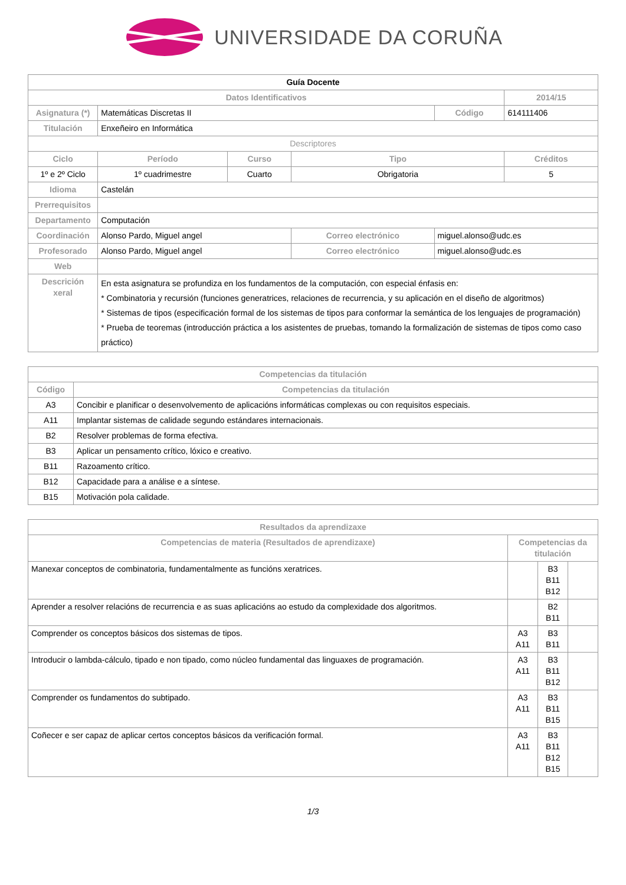UNIVERSIDADE DA CORUÑA
| Guía Docente | | | | | |
| Datos Identificativos | | | | | 2014/15 |
| Asignatura (*) | Matemáticas Discretas II | | | Código | 614111406 |
| Titulación | Enxeñeiro en Informática | | | | |
| Descriptores | | | | | |
| Ciclo | Período | Curso | Tipo | | Créditos |
| 1º e 2º Ciclo | 1º cuadrimestre | Cuarto | Obrigatoria | | 5 |
| Idioma | Castelán | | | | |
| Prerrequisitos | | | | | |
| Departamento | Computación | | | | |
| Coordinación | Alonso Pardo, Miguel angel | | Correo electrónico | miguel.alonso@udc.es | |
| Profesorado | Alonso Pardo, Miguel angel | | Correo electrónico | miguel.alonso@udc.es | |
| Web | | | | | |
| Descrición xeral | En esta asignatura se profundiza en los fundamentos de la computación, con especial énfasis en: * Combinatoria y recursión (funciones generatrices, relaciones de recurrencia, y su aplicación en el diseño de algoritmos) * Sistemas de tipos (especificación formal de los sistemas de tipos para conformar la semántica de los lenguajes de programación) * Prueba de teoremas (introducción práctica a los asistentes de pruebas, tomando la formalización de sistemas de tipos como caso práctico) | | | | |
| Competencias da titulación | |
| --- | --- |
| Código | Competencias da titulación |
| A3 | Concibir e planificar o desenvolvemento de aplicacións informáticas complexas ou con requisitos especiais. |
| A11 | Implantar sistemas de calidade segundo estándares internacionais. |
| B2 | Resolver problemas de forma efectiva. |
| B3 | Aplicar un pensamento crítico, lóxico e creativo. |
| B11 | Razoamento crítico. |
| B12 | Capacidade para a análise e a síntese. |
| B15 | Motivación pola calidade. |
| Resultados da aprendizaxe | | | |
| --- | --- | --- | --- |
| Competencias de materia (Resultados de aprendizaxe) | Competencias da titulación | | |
| Manexar conceptos de combinatoria, fundamentalmente as funcións xeratrices. | | B3 B11 B12 | |
| Aprender a resolver relacións de recurrencia e as suas aplicacións ao estudo da complexidade dos algoritmos. | | B2 B11 | |
| Comprender os conceptos básicos dos sistemas de tipos. | A3 A11 | B3 B11 | |
| Introducir o lambda-cálculo, tipado e non tipado, como núcleo fundamental das linguaxes de programación. | A3 A11 | B3 B11 B12 | |
| Comprender os fundamentos do subtipado. | A3 A11 | B3 B11 B15 | |
| Coñecer e ser capaz de aplicar certos conceptos básicos da verificación formal. | A3 A11 | B3 B11 B12 B15 | |
1/3